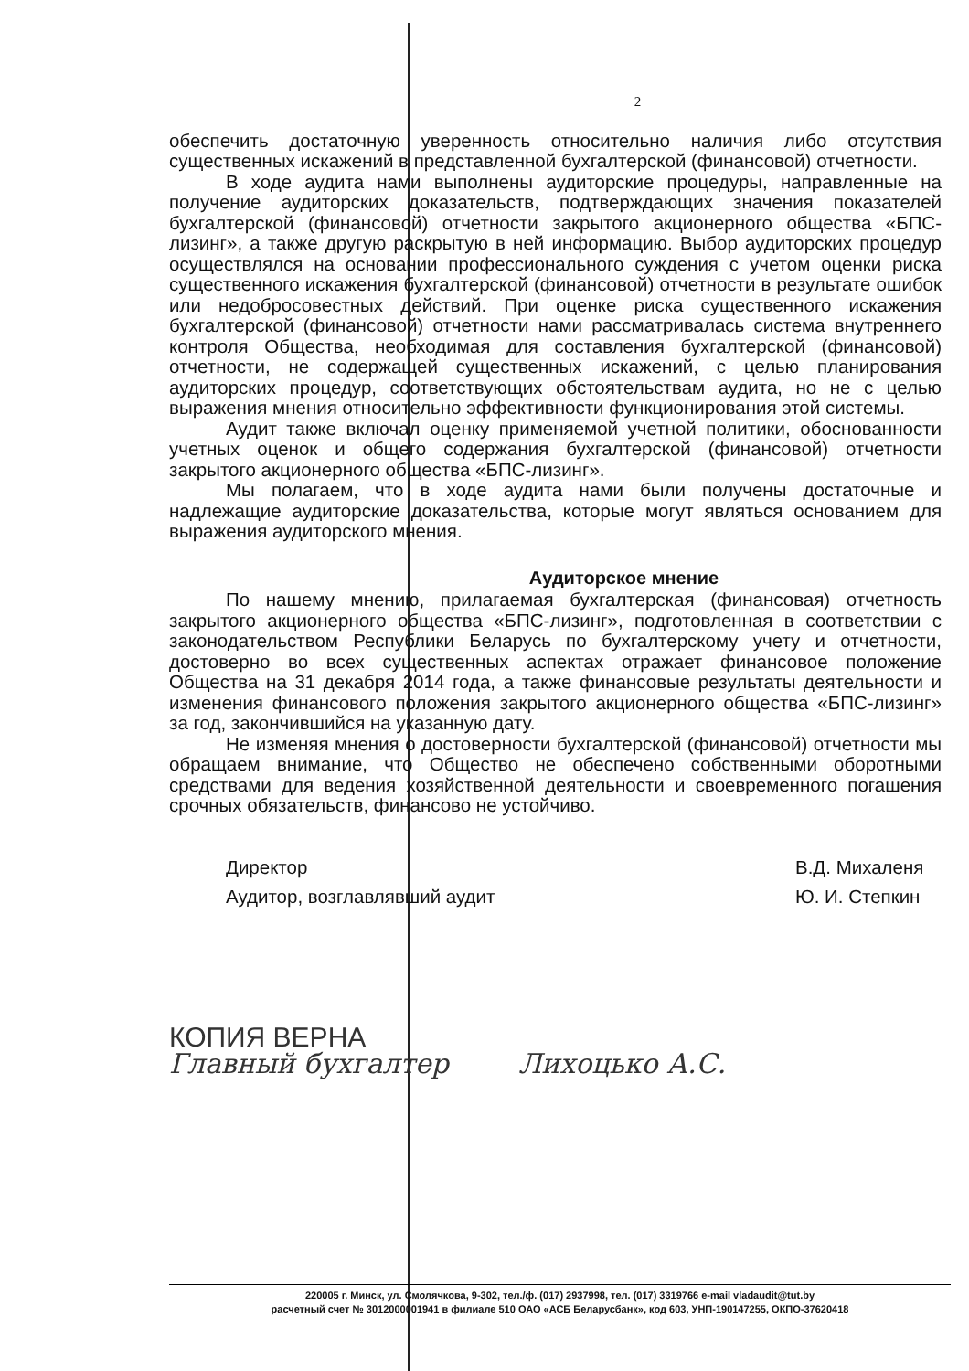2
обеспечить достаточную уверенность относительно наличия либо отсутствия существенных искажений в представленной бухгалтерской (финансовой) отчетности.
В ходе аудита нами выполнены аудиторские процедуры, направленные на получение аудиторских доказательств, подтверждающих значения показателей бухгалтерской (финансовой) отчетности закрытого акционерного общества «БПС-лизинг», а также другую раскрытую в ней информацию. Выбор аудиторских процедур осуществлялся на основании профессионального суждения с учетом оценки риска существенного искажения бухгалтерской (финансовой) отчетности в результате ошибок или недобросовестных действий. При оценке риска существенного искажения бухгалтерской (финансовой) отчетности нами рассматривалась система внутреннего контроля Общества, необходимая для составления бухгалтерской (финансовой) отчетности, не содержащей существенных искажений, с целью планирования аудиторских процедур, соответствующих обстоятельствам аудита, но не с целью выражения мнения относительно эффективности функционирования этой системы.
Аудит также включал оценку применяемой учетной политики, обоснованности учетных оценок и общего содержания бухгалтерской (финансовой) отчетности закрытого акционерного общества «БПС-лизинг».
Мы полагаем, что в ходе аудита нами были получены достаточные и надлежащие аудиторские доказательства, которые могут являться основанием для выражения аудиторского мнения.
Аудиторское мнение
По нашему мнению, прилагаемая бухгалтерская (финансовая) отчетность закрытого акционерного общества «БПС-лизинг», подготовленная в соответствии с законодательством Республики Беларусь по бухгалтерскому учету и отчетности, достоверно во всех существенных аспектах отражает финансовое положение Общества на 31 декабря 2014 года, а также финансовые результаты деятельности и изменения финансового положения закрытого акционерного общества «БПС-лизинг» за год, закончившийся на указанную дату.
Не изменяя мнения о достоверности бухгалтерской (финансовой) отчетности мы обращаем внимание, что Общество не обеспечено собственными оборотными средствами для ведения хозяйственной деятельности и своевременного погашения срочных обязательств, финансово не устойчиво.
Директор
Аудитор, возглавлявший аудит
В.Д. Михаленя
Ю. И. Степкин
КОПИЯ ВЕРНА
Главный бухгалтер Лихоцько А.С.
220005 г. Минск, ул. Смолячкова, 9-302, тел./ф. (017) 2937998, тел. (017) 3319766 e-mail vladaudit@tut.by
расчетный счет № 3012000001941 в филиале 510 ОАО «АСБ Беларусбанк», код 603, УНП-190147255, ОКПО-37620418